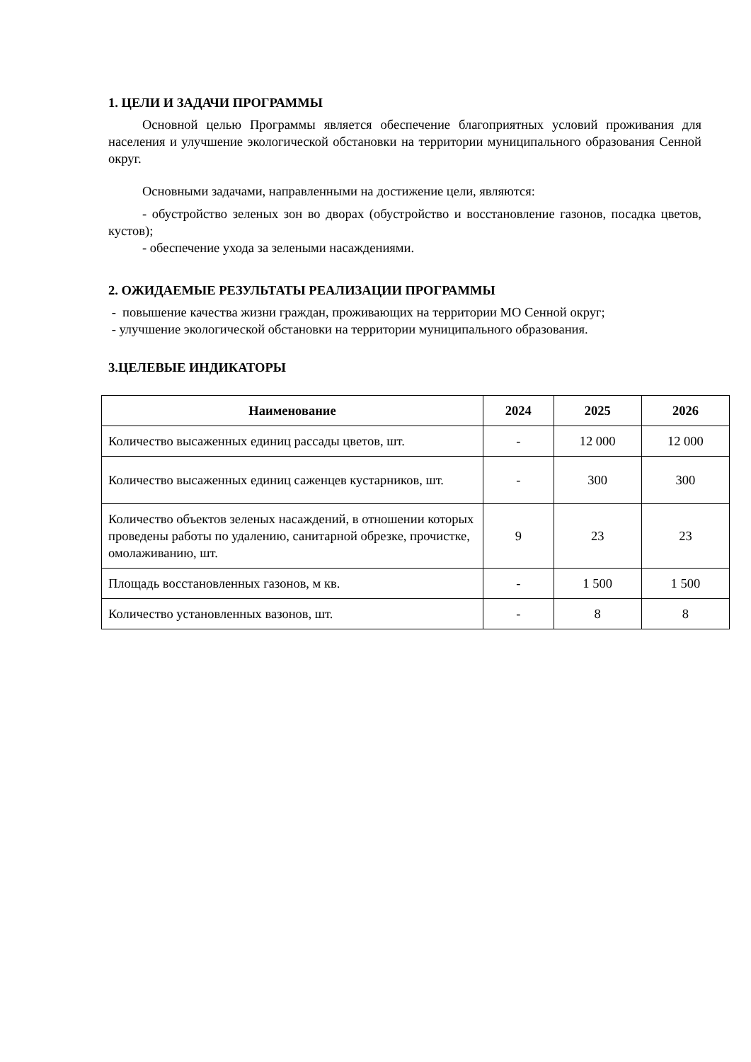1. ЦЕЛИ И ЗАДАЧИ ПРОГРАММЫ
Основной целью Программы является обеспечение благоприятных условий проживания для населения и улучшение экологической обстановки на территории муниципального образования Сенной округ.
Основными задачами, направленными на достижение цели, являются:
- обустройство зеленых зон во дворах (обустройство и восстановление газонов, посадка цветов, кустов);
- обеспечение ухода за зелеными насаждениями.
2. ОЖИДАЕМЫЕ РЕЗУЛЬТАТЫ РЕАЛИЗАЦИИ ПРОГРАММЫ
- повышение качества жизни граждан, проживающих на территории МО Сенной округ;
- улучшение экологической обстановки на территории муниципального образования.
3.ЦЕЛЕВЫЕ ИНДИКАТОРЫ
| Наименование | 2024 | 2025 | 2026 |
| --- | --- | --- | --- |
| Количество высаженных единиц рассады цветов, шт. | - | 12 000 | 12 000 |
| Количество высаженных единиц саженцев кустарников, шт. | - | 300 | 300 |
| Количество объектов зеленых насаждений, в отношении которых проведены работы по удалению, санитарной обрезке, прочистке, омолаживанию, шт. | 9 | 23 | 23 |
| Площадь восстановленных газонов, м кв. | - | 1 500 | 1 500 |
| Количество установленных вазонов, шт. | - | 8 | 8 |